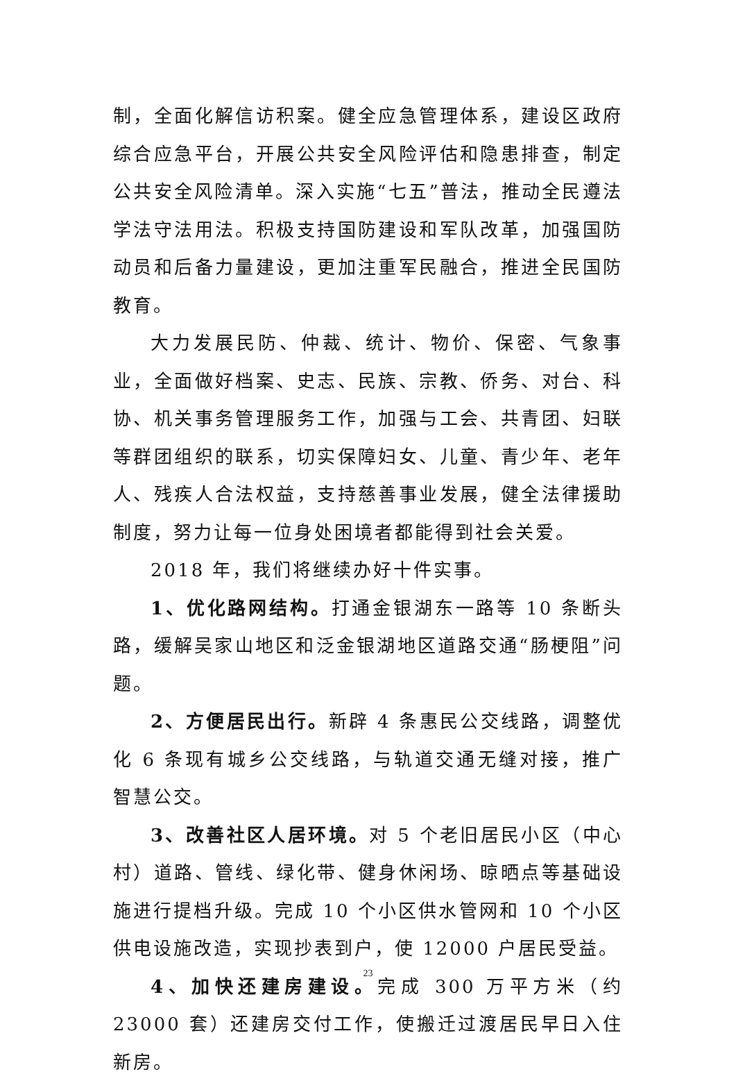制，全面化解信访积案。健全应急管理体系，建设区政府综合应急平台，开展公共安全风险评估和隐患排查，制定公共安全风险清单。深入实施“七五”普法，推动全民遵法学法守法用法。积极支持国防建设和军队改革，加强国防动员和后备力量建设，更加注重军民融合，推进全民国防教育。
大力发展民防、仲裁、统计、物价、保密、气象事业，全面做好档案、史志、民族、宗教、侨务、对台、科协、机关事务管理服务工作，加强与工会、共青团、妇联等群团组织的联系，切实保障妇女、儿童、青少年、老年人、残疾人合法权益，支持慈善事业发展，健全法律援助制度，努力让每一位身处困境者都能得到社会关爱。
2018 年，我们将继续办好十件实事。
1、优化路网结构。打通金银湖东一路等 10 条断头路，缓解吴家山地区和泛金银湖地区道路交通“肠梗阻”问题。
2、方便居民出行。新辟 4 条惠民公交线路，调整优化 6 条现有城乡公交线路，与轨道交通无缝对接，推广智慧公交。
3、改善社区人居环境。对 5 个老旧居民小区（中心村）道路、管线、绿化带、健身休闲场、晾晒点等基础设施进行提档升级。完成 10 个小区供水管网和 10 个小区供电设施改造，实现抄表到户，使 12000 户居民受益。
4、加快还建房建设。完成 300 万平方米（约 23000 套）还建房交付工作，使搬迁过渡居民早日入住新房。
23